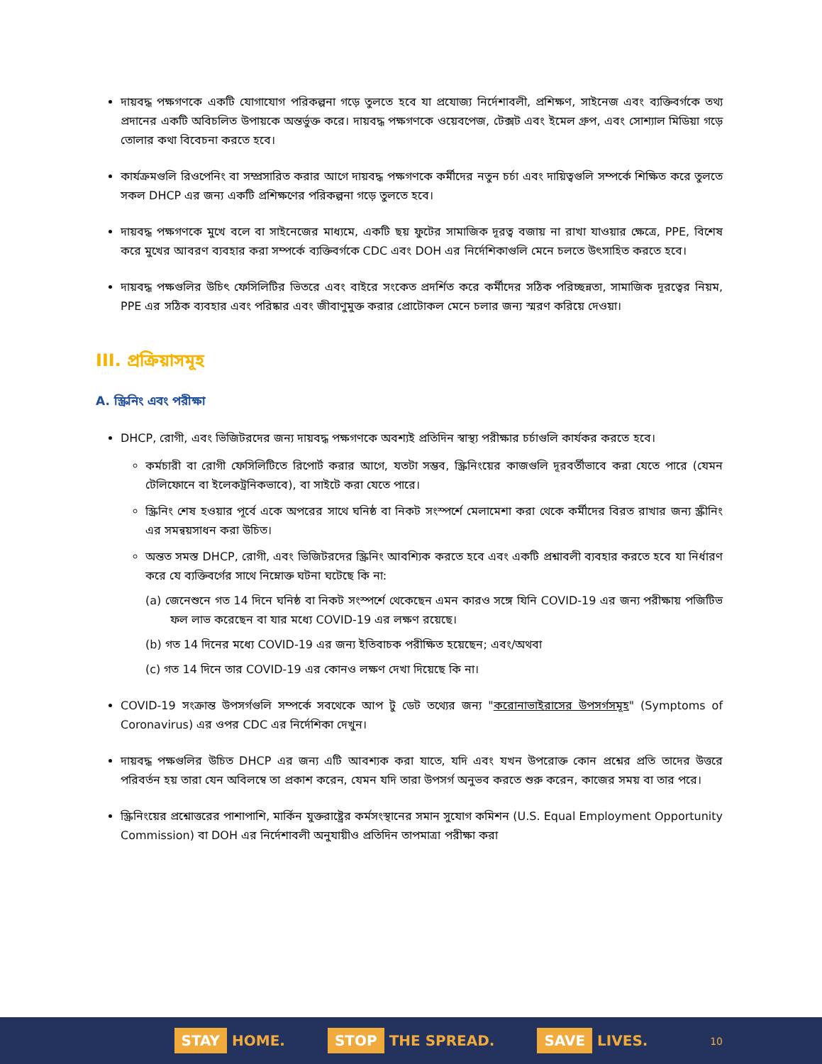দায়বদ্ধ পক্ষগণকে একটি যোগাযোগ পরিকল্পনা গড়ে তুলতে হবে যা প্রযোজ্য নির্দেশাবলী, প্রশিক্ষণ, সাইনেজ এবং ব্যক্তিবর্গকে তথ্য প্রদানের একটি অবিচলিত উপায়কে অন্তর্ভুক্ত করে। দায়বদ্ধ পক্ষগণকে ওয়েবপেজ, টেক্সট এবং ইমেল গ্রুপ, এবং সোশ্যাল মিডিয়া গড়ে তোলার কথা বিবেচনা করতে হবে।
কার্যক্রমগুলি রিওপেনিং বা সম্প্রসারিত করার আগে দায়বদ্ধ পক্ষগণকে কর্মীদের নতুন চর্চা এবং দায়িত্বগুলি সম্পর্কে শিক্ষিত করে তুলতে সকল DHCP এর জন্য একটি প্রশিক্ষণের পরিকল্পনা গড়ে তুলতে হবে।
দায়বদ্ধ পক্ষগণকে মুখে বলে বা সাইনেজের মাধ্যমে, একটি ছয় ফুটের সামাজিক দূরত্ব বজায় না রাখা যাওয়ার ক্ষেত্রে, PPE, বিশেষ করে মুখের আবরণ ব্যবহার করা সম্পর্কে ব্যক্তিবর্গকে CDC এবং DOH এর নির্দেশিকাগুলি মেনে চলতে উৎসাহিত করতে হবে।
দায়বদ্ধ পক্ষগুলির উচিৎ ফেসিলিটির ভিতরে এবং বাইরে সংকেত প্রদর্শিত করে কর্মীদের সঠিক পরিচ্ছন্নতা, সামাজিক দূরত্বের নিয়ম, PPE এর সঠিক ব্যবহার এবং পরিষ্কার এবং জীবাণুমুক্ত করার প্রোটোকল মেনে চলার জন্য স্মরণ করিয়ে দেওয়া।
III. প্রক্রিয়াসমূহ
A. স্ক্রিনিং এবং পরীক্ষা
DHCP, রোগী, এবং ভিজিটরদের জন্য দায়বদ্ধ পক্ষগণকে অবশ্যই প্রতিদিন স্বাস্থ্য পরীক্ষার চর্চাগুলি কার্যকর করতে হবে।
কর্মচারী বা রোগী ফেসিলিটিতে রিপোর্ট করার আগে, যতটা সম্ভব, স্ক্রিনিংয়ের কাজগুলি দূরবর্তীভাবে করা যেতে পারে (যেমন টেলিফোনে বা ইলেকট্রনিকভাবে), বা সাইটে করা যেতে পারে।
স্ক্রিনিং শেষ হওয়ার পূর্বে একে অপরের সাথে ঘনিষ্ঠ বা নিকট সংস্পর্শে মেলামেশা করা থেকে কর্মীদের বিরত রাখার জন্য স্ক্রীনিং এর সমন্বয়সাধন করা উচিত।
অন্তত সমস্ত DHCP, রোগী, এবং ভিজিটরদের স্ক্রিনিং আবশ্যিক করতে হবে এবং একটি প্রশ্নাবলী ব্যবহার করতে হবে যা নির্ধারণ করে যে ব্যক্তিবর্গের সাথে নিম্নোক্ত ঘটনা ঘটেছে কি না:
(a) জেনেশুনে গত 14 দিনে ঘনিষ্ঠ বা নিকট সংস্পর্শে থেকেছেন এমন কারও সঙ্গে যিনি COVID-19 এর জন্য পরীক্ষায় পজিটিভ ফল লাভ করেছেন বা যার মধ্যে COVID-19 এর লক্ষণ রয়েছে।
(b) গত 14 দিনের মধ্যে COVID-19 এর জন্য ইতিবাচক পরীক্ষিত হয়েছেন; এবং/অথবা
(c) গত 14 দিনে তার COVID-19 এর কোনও লক্ষণ দেখা দিয়েছে কি না।
COVID-19 সংক্রান্ত উপসর্গগুলি সম্পর্কে সবথেকে আপ টু ডেট তথ্যের জন্য "করোনাভাইরাসের উপসর্গসমূহ" (Symptoms of Coronavirus) এর ওপর CDC এর নির্দেশিকা দেখুন।
দায়বদ্ধ পক্ষগুলির উচিত DHCP এর জন্য এটি আবশ্যক করা যাতে, যদি এবং যখন উপরোক্ত কোন প্রশ্নের প্রতি তাদের উত্তরে পরিবর্তন হয় তারা যেন অবিলম্বে তা প্রকাশ করেন, যেমন যদি তারা উপসর্গ অনুভব করতে শুরু করেন, কাজের সময় বা তার পরে।
স্ক্রিনিংয়ের প্রশ্নোত্তরের পাশাপাশি, মার্কিন যুক্তরাষ্ট্রের কর্মসংস্থানের সমান সুযোগ কমিশন (U.S. Equal Employment Opportunity Commission) বা DOH এর নির্দেশাবলী অনুযায়ীও প্রতিদিন তাপমাত্রা পরীক্ষা করা
STAY HOME.
STOP THE SPREAD.
SAVE LIVES.
10